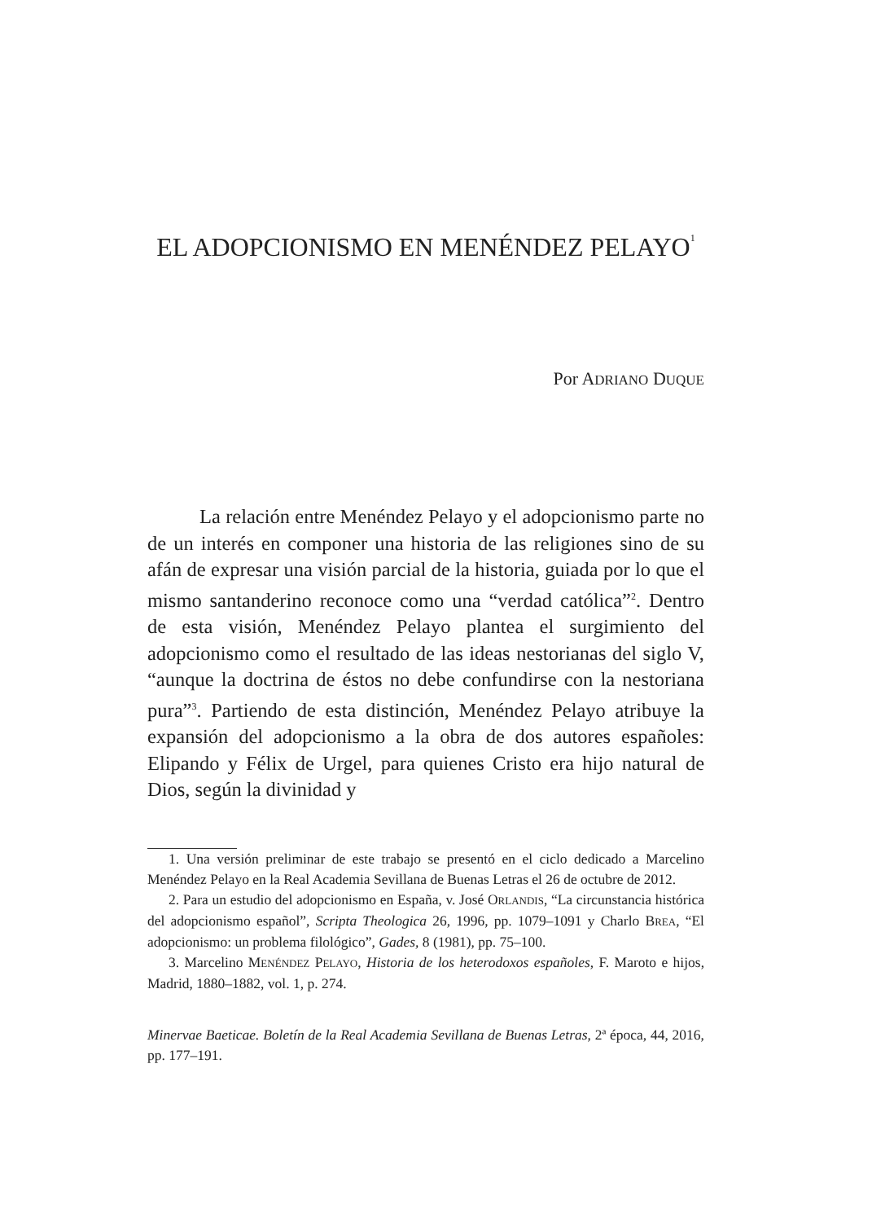EL ADOPCIONISMO EN MENÉNDEZ PELAYO<sup>1</sup>
Por ADRIANO DUQUE
La relación entre Menéndez Pelayo y el adopcionismo parte no de un interés en componer una historia de las religiones sino de su afán de expresar una visión parcial de la historia, guiada por lo que el mismo santanderino reconoce como una “verdad católica”<sup>2</sup>. Dentro de esta visión, Menéndez Pelayo plantea el surgimiento del adopcionismo como el resultado de las ideas nestorianas del siglo V, “aunque la doctrina de éstos no debe confundirse con la nestoriana pura”<sup>3</sup>. Partiendo de esta distinción, Menéndez Pelayo atribuye la expansión del adopcionismo a la obra de dos autores españoles: Elipando y Félix de Urgel, para quienes Cristo era hijo natural de Dios, según la divinidad y
1. Una versión preliminar de este trabajo se presentó en el ciclo dedicado a Marcelino Menéndez Pelayo en la Real Academia Sevillana de Buenas Letras el 26 de octubre de 2012.
2. Para un estudio del adopcionismo en España, v. José ORLANDIS, “La circunstancia histórica del adopcionismo español”, Scripta Theologica 26, 1996, pp. 1079–1091 y Charlo BREA, “El adopcionismo: un problema filológico”, Gades, 8 (1981), pp. 75–100.
3. Marcelino MENÉNDEZ PELAYO, Historia de los heterodoxos españoles, F. Maroto e hijos, Madrid, 1880–1882, vol. 1, p. 274.
Minervae Baeticae. Boletín de la Real Academia Sevillana de Buenas Letras, 2ª época, 44, 2016, pp. 177‒191.